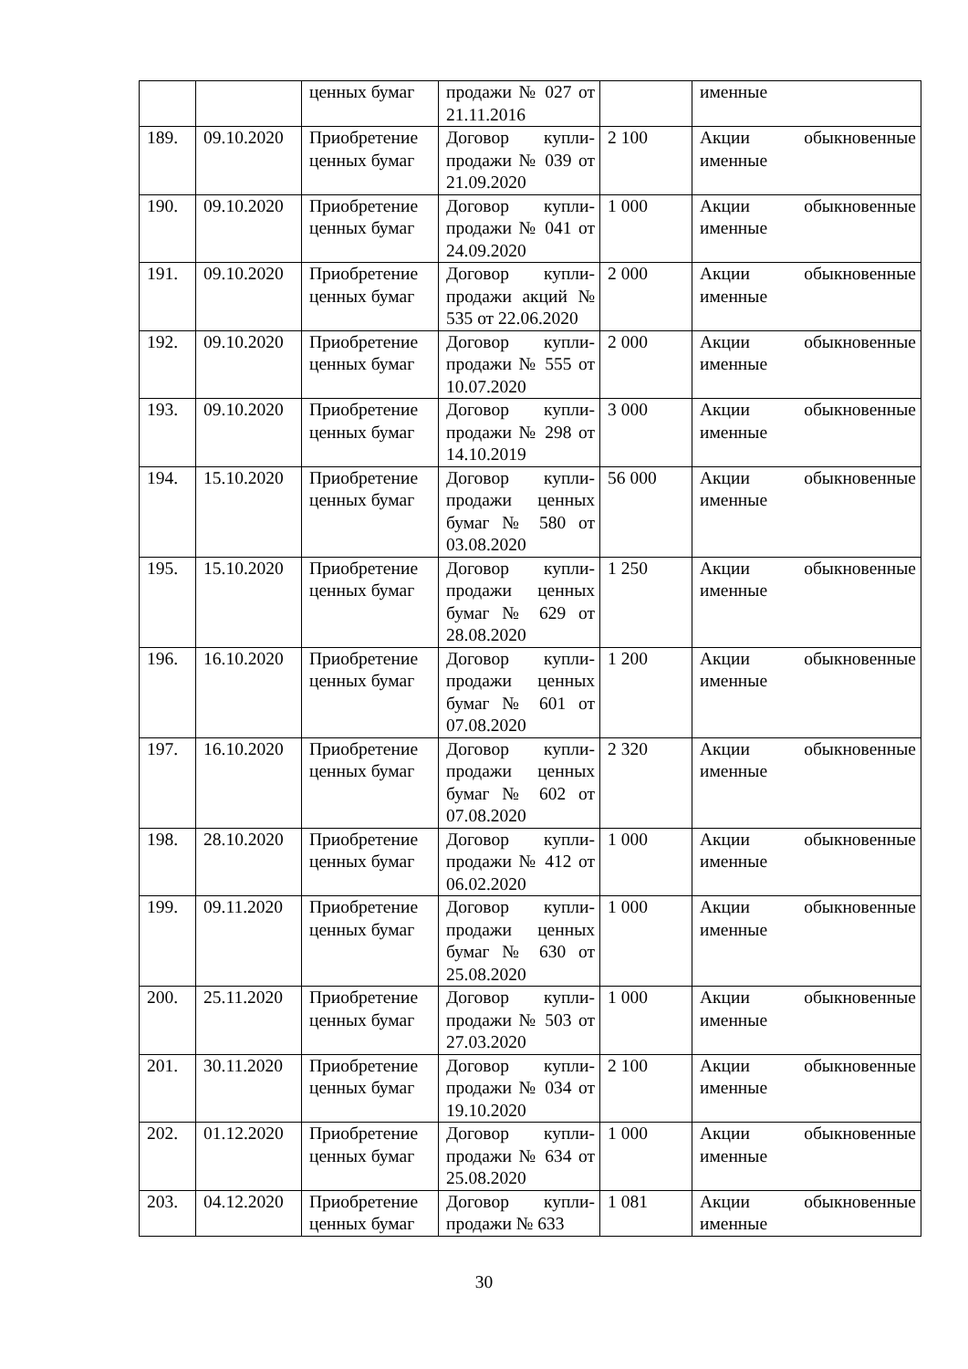| | | ценных бумаг | продажи № 027 от 21.11.2016 | | именные |
| 189. | 09.10.2020 | Приобретение ценных бумаг | Договор купли-продажи № 039 от 21.09.2020 | 2 100 | Акции обыкновенные именные |
| 190. | 09.10.2020 | Приобретение ценных бумаг | Договор купли-продажи № 041 от 24.09.2020 | 1 000 | Акции обыкновенные именные |
| 191. | 09.10.2020 | Приобретение ценных бумаг | Договор купли-продажи акций № 535 от 22.06.2020 | 2 000 | Акции обыкновенные именные |
| 192. | 09.10.2020 | Приобретение ценных бумаг | Договор купли-продажи № 555 от 10.07.2020 | 2 000 | Акции обыкновенные именные |
| 193. | 09.10.2020 | Приобретение ценных бумаг | Договор купли-продажи № 298 от 14.10.2019 | 3 000 | Акции обыкновенные именные |
| 194. | 15.10.2020 | Приобретение ценных бумаг | Договор купли-продажи ценных бумаг № 580 от 03.08.2020 | 56 000 | Акции обыкновенные именные |
| 195. | 15.10.2020 | Приобретение ценных бумаг | Договор купли-продажи ценных бумаг № 629 от 28.08.2020 | 1 250 | Акции обыкновенные именные |
| 196. | 16.10.2020 | Приобретение ценных бумаг | Договор купли-продажи ценных бумаг № 601 от 07.08.2020 | 1 200 | Акции обыкновенные именные |
| 197. | 16.10.2020 | Приобретение ценных бумаг | Договор купли-продажи ценных бумаг № 602 от 07.08.2020 | 2 320 | Акции обыкновенные именные |
| 198. | 28.10.2020 | Приобретение ценных бумаг | Договор купли-продажи № 412 от 06.02.2020 | 1 000 | Акции обыкновенные именные |
| 199. | 09.11.2020 | Приобретение ценных бумаг | Договор купли-продажи ценных бумаг № 630 от 25.08.2020 | 1 000 | Акции обыкновенные именные |
| 200. | 25.11.2020 | Приобретение ценных бумаг | Договор купли-продажи № 503 от 27.03.2020 | 1 000 | Акции обыкновенные именные |
| 201. | 30.11.2020 | Приобретение ценных бумаг | Договор купли-продажи № 034 от 19.10.2020 | 2 100 | Акции обыкновенные именные |
| 202. | 01.12.2020 | Приобретение ценных бумаг | Договор купли-продажи № 634 от 25.08.2020 | 1 000 | Акции обыкновенные именные |
| 203. | 04.12.2020 | Приобретение ценных бумаг | Договор купли-продажи № 633 | 1 081 | Акции обыкновенные именные |
30